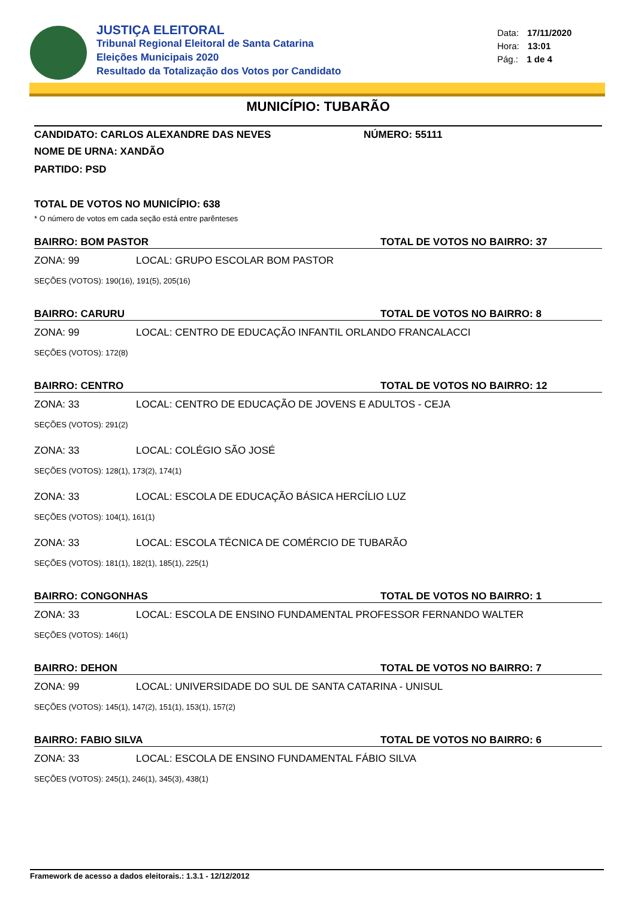JUSTIÇA ELEITORAL
Tribunal Regional Eleitoral de Santa Catarina
Eleições Municipais 2020
Resultado da Totalização dos Votos por Candidato
Data: 17/11/2020
Hora: 13:01
Pág.: 1 de 4
MUNICÍPIO: TUBARÃO
CANDIDATO: CARLOS ALEXANDRE DAS NEVES NÚMERO: 55111
NOME DE URNA: XANDÃO
PARTIDO: PSD
TOTAL DE VOTOS NO MUNICÍPIO: 638
* O número de votos em cada seção está entre parênteses
BAIRRO: BOM PASTOR TOTAL DE VOTOS NO BAIRRO: 37
ZONA: 99 LOCAL: GRUPO ESCOLAR BOM PASTOR
SEÇÕES (VOTOS): 190(16), 191(5), 205(16)
BAIRRO: CARURU TOTAL DE VOTOS NO BAIRRO: 8
ZONA: 99 LOCAL: CENTRO DE EDUCAÇÃO INFANTIL ORLANDO FRANCALACCI
SEÇÕES (VOTOS): 172(8)
BAIRRO: CENTRO TOTAL DE VOTOS NO BAIRRO: 12
ZONA: 33 LOCAL: CENTRO DE EDUCAÇÃO DE JOVENS E ADULTOS - CEJA
SEÇÕES (VOTOS): 291(2)
ZONA: 33 LOCAL: COLÉGIO SÃO JOSÉ
SEÇÕES (VOTOS): 128(1), 173(2), 174(1)
ZONA: 33 LOCAL: ESCOLA DE EDUCAÇÃO BÁSICA HERCÍLIO LUZ
SEÇÕES (VOTOS): 104(1), 161(1)
ZONA: 33 LOCAL: ESCOLA TÉCNICA DE COMÉRCIO DE TUBARÃO
SEÇÕES (VOTOS): 181(1), 182(1), 185(1), 225(1)
BAIRRO: CONGONHAS TOTAL DE VOTOS NO BAIRRO: 1
ZONA: 33 LOCAL: ESCOLA DE ENSINO FUNDAMENTAL PROFESSOR FERNANDO WALTER
SEÇÕES (VOTOS): 146(1)
BAIRRO: DEHON TOTAL DE VOTOS NO BAIRRO: 7
ZONA: 99 LOCAL: UNIVERSIDADE DO SUL DE SANTA CATARINA - UNISUL
SEÇÕES (VOTOS): 145(1), 147(2), 151(1), 153(1), 157(2)
BAIRRO: FABIO SILVA TOTAL DE VOTOS NO BAIRRO: 6
ZONA: 33 LOCAL: ESCOLA DE ENSINO FUNDAMENTAL FÁBIO SILVA
SEÇÕES (VOTOS): 245(1), 246(1), 345(3), 438(1)
Framework de acesso a dados eleitorais.: 1.3.1 - 12/12/2012